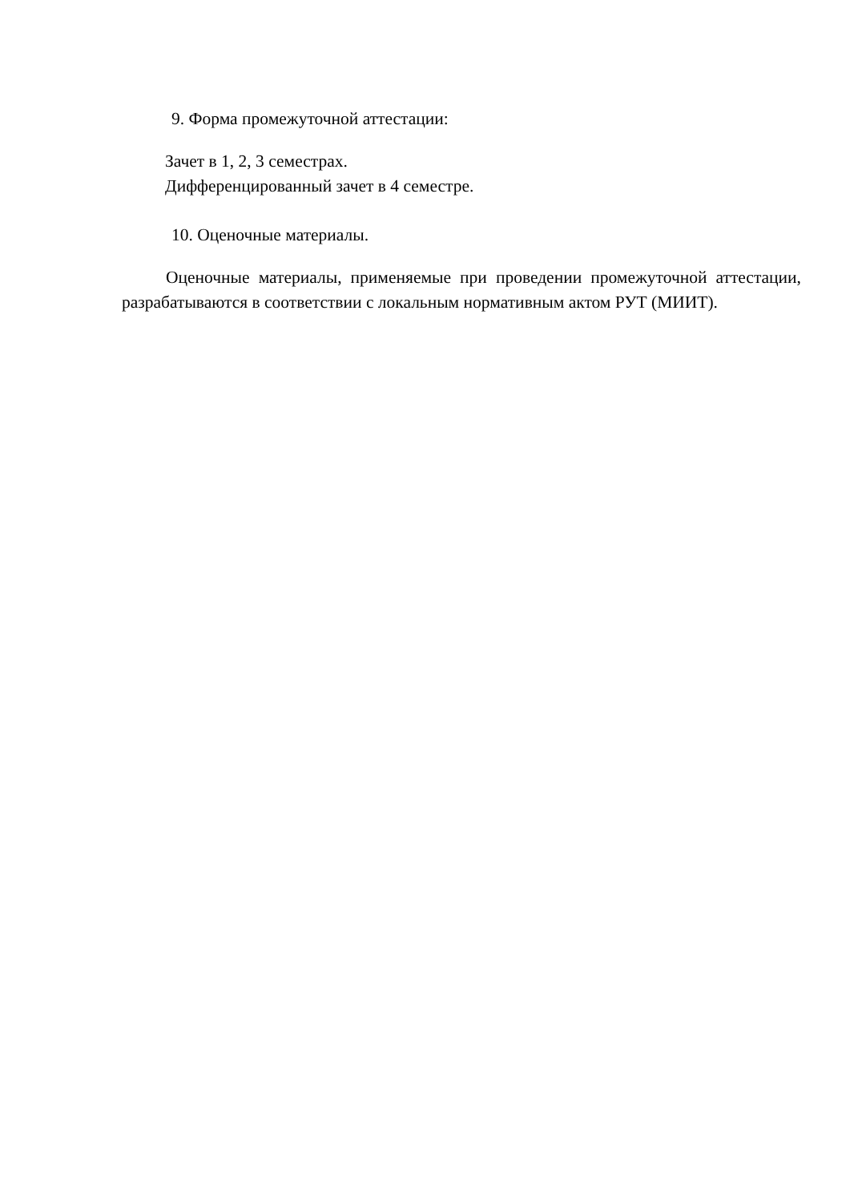9. Форма промежуточной аттестации:
Зачет в 1, 2, 3 семестрах.
Дифференцированный зачет в 4 семестре.
10. Оценочные материалы.
Оценочные материалы, применяемые при проведении промежуточной аттестации, разрабатываются в соответствии с локальным нормативным актом РУТ (МИИТ).